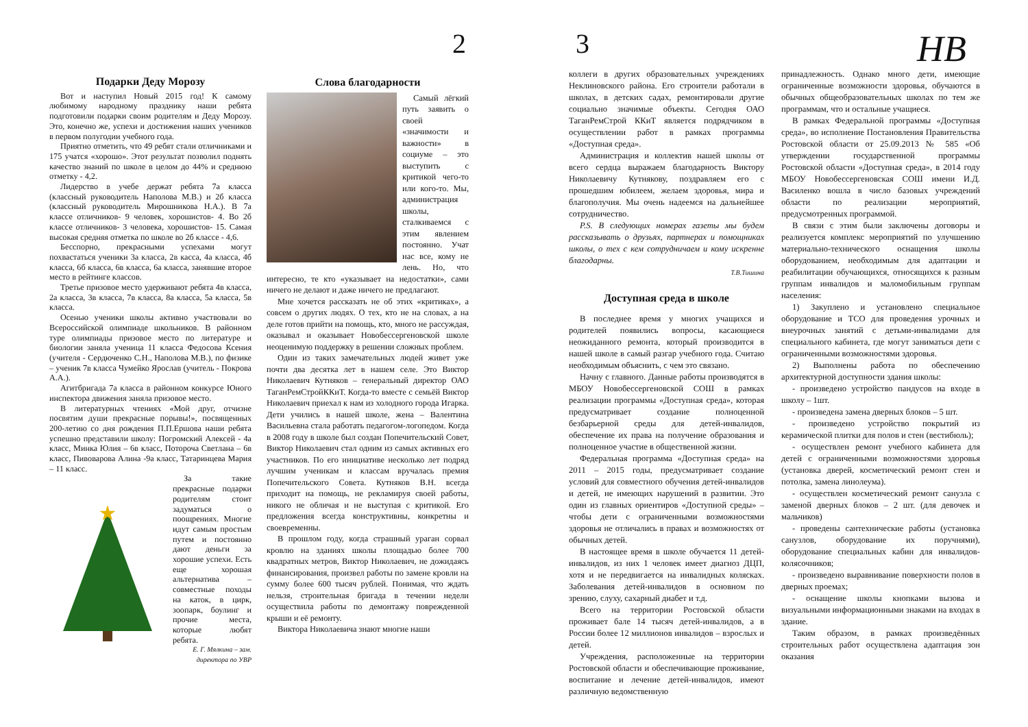2
Подарки Деду Морозу
Вот и наступил Новый 2015 год! К самому любимому народному празднику наши ребята подготовили подарки своим родителям и Деду Морозу. Это, конечно же, успехи и достижения наших учеников в первом полугодии учебного года.
Приятно отметить, что 49 ребят стали отличниками и 175 учатся «хорошо». Этот результат позволил поднять качество знаний по школе в целом до 44% и среднюю отметку - 4,2.
Лидерство в учебе держат ребята 7а класса (классный руководитель Наполова М.В.) и 2б класса (классный руководитель Мирошникова Н.А.). В 7а классе отличников- 9 человек, хорошистов- 4. Во 2б классе отличников- 3 человека, хорошистов- 15. Самая высокая средняя отметка по школе во 2б классе - 4,6.
Бесспорно, прекрасными успехами могут похвастаться ученики 3а класса, 2в касса, 4а класса, 4б класса, 6б класса, 6в класса, 6а класса, занявшие второе место в рейтинге классов.
Третье призовое место удерживают ребята 4в класса, 2а класса, 3в класса, 7в класса, 8а класса, 5а класса, 5в класса.
Осенью ученики школы активно участвовали во Всероссийской олимпиаде школьников. В районном туре олимпиады призовое место по литературе и биологии заняла ученица 11 класса Федосова Ксения (учителя - Сердюченко С.Н., Наполова М.В.), по физике – ученик 7в класса Чумейко Ярослав (учитель - Покрова А.А.).
Агитбригада 7а класса в районном конкурсе Юного инспектора движения заняла призовое место.
В литературных чтениях «Мой друг, отчизне посвятим души прекрасные порывы!», посвященных 200-летию со дня рождения П.П.Ершова наши ребята успешно представили школу: Погромский Алексей - 4а класс, Минка Юлия – 6в класс, Потороча Светлана – 6в класс, Пивоварова Алина -9а класс, Татаринцева Мария – 11 класс.
★
За такие прекрасные подарки родителям стоит задуматься о поощрениях. Многие идут самым простым путем и постоянно дают деньги за хорошие успехи. Есть еще хорошая альтернатива – совместные походы на каток, в цирк, зоопарк, боулинг и прочие места, которые любят ребята.
Е. Г. Мялкина – зам. директора по УВР
Слова благодарности
Самый лёгкий путь заявить о своей «значимости и важности» в социуме – это выступить с критикой чего-то или кого-то. Мы, администрация школы, сталкиваемся с этим явлением постоянно. Учат нас все, кому не лень. Но, что интересно, те кто «указывает на недостатки», сами ничего не делают и даже ничего не предлагают.
Мне хочется рассказать не об этих «критиках», а совсем о других людях. О тех, кто не на словах, а на деле готов прийти на помощь, кто, много не рассуждая, оказывал и оказывает Новобессергеновской школе неоценимую поддержку в решении сложных проблем.
Один из таких замечательных людей живет уже почти два десятка лет в нашем селе. Это Виктор Николаевич Кутняков – генеральный директор ОАО ТаганРемСтройККиТ. Когда-то вместе с семьёй Виктор Николаевич приехал к нам из холодного города Игарка. Дети учились в нашей школе, жена – Валентина Васильевна стала работать педагогом-логопедом. Когда в 2008 году в школе был создан Попечительский Совет, Виктор Николаевич стал одним из самых активных его участников. По его инициативе несколько лет подряд лучшим ученикам и классам вручалась премия Попечительского Совета. Кутняков В.Н. всегда приходит на помощь, не рекламируя своей работы, никого не обличая и не выступая с критикой. Его предложения всегда конструктивны, конкретны и своевременны.
В прошлом году, когда страшный ураган сорвал кровлю на зданиях школы площадью более 700 квадратных метров, Виктор Николаевич, не дожидаясь финансирования, произвел работы по замене кровли на сумму более 600 тысяч рублей. Понимая, что ждать нельзя, строительная бригада в течении недели осуществила работы по демонтажу поврежденной крыши и её ремонту.
Виктора Николаевича знают многие наши
3 НВ
коллеги в других образовательных учреждениях Неклиновского района. Его строители работали в школах, в детских садах, ремонтировали другие социально значимые объекты. Сегодня ОАО ТаганРемСтрой ККиТ является подрядчиком в осуществлении работ в рамках программы «Доступная среда».
Администрация и коллектив нашей школы от всего сердца выражаем благодарность Виктору Николаевичу Кутнякову, поздравляем его с прошедшим юбилеем, желаем здоровья, мира и благополучия. Мы очень надеемся на дальнейшее сотрудничество.
P.S. В следующих номерах газеты мы будем рассказывать о друзьях, партнерах и помощниках школы, о тех с кем сотрудничаем и кому искренне благодарны.
Т.В.Тишина
Доступная среда в школе
В последнее время у многих учащихся и родителей появились вопросы, касающиеся неожиданного ремонта, который производится в нашей школе в самый разгар учебного года. Считаю необходимым объяснить, с чем это связано.
Начну с главного. Данные работы производятся в МБОУ Новобессергеновской СОШ в рамках реализации программы «Доступная среда», которая предусматривает создание полноценной безбарьерной среды для детей-инвалидов, обеспечение их права на получение образования и полноценное участие в общественной жизни.
Федеральная программа «Доступная среда» на 2011 – 2015 годы, предусматривает создание условий для совместного обучения детей-инвалидов и детей, не имеющих нарушений в развитии. Это один из главных ориентиров «Доступной среды» – чтобы дети с ограниченными возможностями здоровья не отличались в правах и возможностях от обычных детей.
В настоящее время в школе обучается 11 детей-инвалидов, из них 1 человек имеет диагноз ДЦП, хотя и не передвигается на инвалидных колясках. Заболевания детей-инвалидов в основном по зрению, слуху, сахарный диабет и т.д.
Всего на территории Ростовской области проживает бале 14 тысяч детей-инвалидов, а в России более 12 миллионов инвалидов – взрослых и детей.
Учреждения, расположенные на территории Ростовской области и обеспечивающие проживание, воспитание и лечение детей-инвалидов, имеют различную ведомственную
принадлежность. Однако много дети, имеющие ограниченные возможности здоровья, обучаются в обычных общеобразовательных школах по тем же программам, что и остальные учащиеся.
В рамках Федеральной программы «Доступная среда», во исполнение Постановления Правительства Ростовской области от 25.09.2013 № 585 «Об утверждении государственной программы Ростовской области «Доступная среда», в 2014 году МБОУ Новобессергеновская СОШ имени И.Д. Василенко вошла в число базовых учреждений области по реализации мероприятий, предусмотренных программой.
В связи с этим были заключены договоры и реализуется комплекс мероприятий по улучшению материально-технического оснащения школы оборудованием, необходимым для адаптации и реабилитации обучающихся, относящихся к разным группам инвалидов и маломобильным группам населения:
1) Закуплено и установлено специальное оборудование и ТСО для проведения урочных и внеурочных занятий с детьми-инвалидами для специального кабинета, где могут заниматься дети с ограниченными возможностями здоровья.
2) Выполнены работа по обеспечению архитектурной доступности здания школы:
- произведено устройство пандусов на входе в школу – 1шт.
- произведена замена дверных блоков – 5 шт.
- произведено устройство покрытий из керамической плитки для полов и стен (вестибюль);
- осуществлен ремонт учебного кабинета для детей с ограниченными возможностями здоровья (установка дверей, косметический ремонт стен и потолка, замена линолеума).
- осуществлен косметический ремонт санузла с заменой дверных блоков – 2 шт. (для девочек и мальчиков)
- проведены сантехнические работы (установка санузлов, оборудование их поручнями), оборудование специальных кабин для инвалидов-колясочников;
- произведено выравнивание поверхности полов в дверных проемах;
- оснащение школы кнопками вызова и визуальными информационными знаками на входах в здание.
Таким образом, в рамках произведённых строительных работ осуществлена адаптация зон оказания